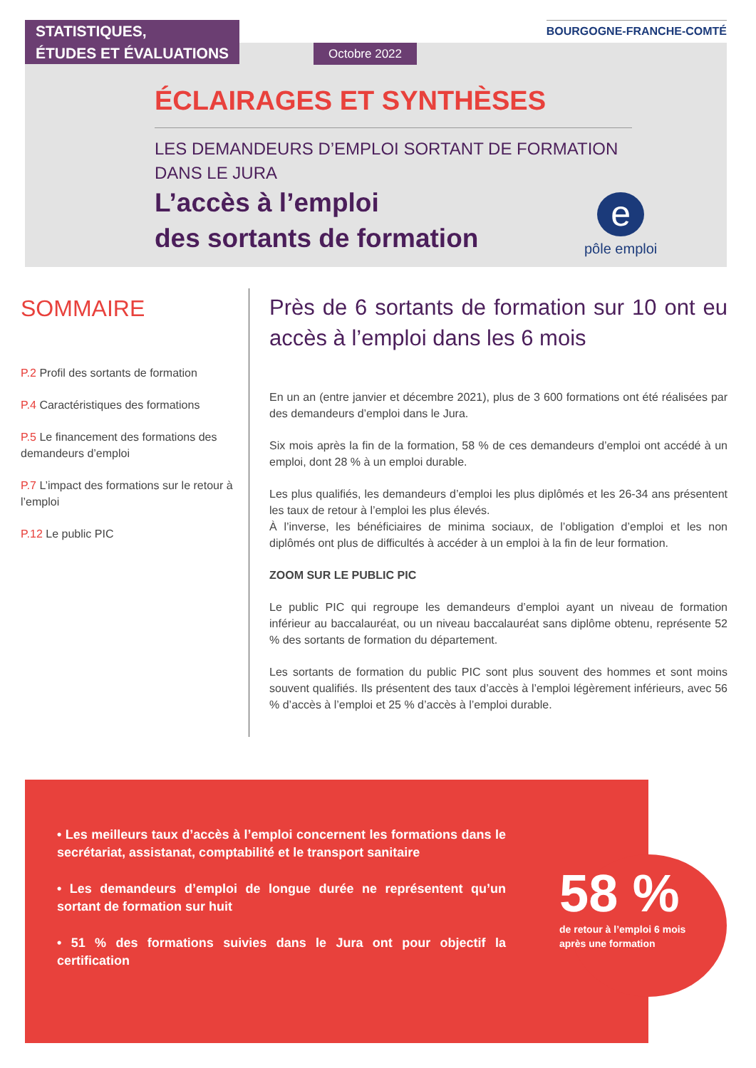STATISTIQUES,
ÉTUDES ET ÉVALUATIONS
BOURGOGNE-FRANCHE-COMTÉ
Octobre 2022
ÉCLAIRAGES ET SYNTHÈSES
LES DEMANDEURS D’EMPLOI SORTANT DE FORMATION
DANS LE JURA
L’accès à l’emploi
des sortants de formation
e
pôle emploi
SOMMAIRE
P.2 Profil des sortants de formation
P.4 Caractéristiques des formations
P.5 Le financement des formations des demandeurs d’emploi
P.7 L’impact des formations sur le retour à l’emploi
P.12 Le public PIC
Près de 6 sortants de formation sur 10 ont eu accès à l’emploi dans les 6 mois
En un an (entre janvier et décembre 2021), plus de 3 600 formations ont été réalisées par des demandeurs d’emploi dans le Jura.
Six mois après la fin de la formation, 58 % de ces demandeurs d’emploi ont accédé à un emploi, dont 28 % à un emploi durable.
Les plus qualifiés, les demandeurs d’emploi les plus diplômés et les 26-34 ans présentent les taux de retour à l’emploi les plus élevés.
À l’inverse, les bénéficiaires de minima sociaux, de l’obligation d’emploi et les non diplômés ont plus de difficultés à accéder à un emploi à la fin de leur formation.
ZOOM SUR LE PUBLIC PIC
Le public PIC qui regroupe les demandeurs d’emploi ayant un niveau de formation inférieur au baccalauréat, ou un niveau baccalauréat sans diplôme obtenu, représente 52 % des sortants de formation du département.
Les sortants de formation du public PIC sont plus souvent des hommes et sont moins souvent qualifiés. Ils présentent des taux d’accès à l’emploi légèrement inférieurs, avec 56 % d’accès à l’emploi et 25 % d’accès à l’emploi durable.
• Les meilleurs taux d’accès à l’emploi concernent les formations dans le secrétariat, assistanat, comptabilité et le transport sanitaire
• Les demandeurs d’emploi de longue durée ne représentent qu’un sortant de formation sur huit
• 51 % des formations suivies dans le Jura ont pour objectif la certification
58 %
de retour à l’emploi 6 mois
après une formation